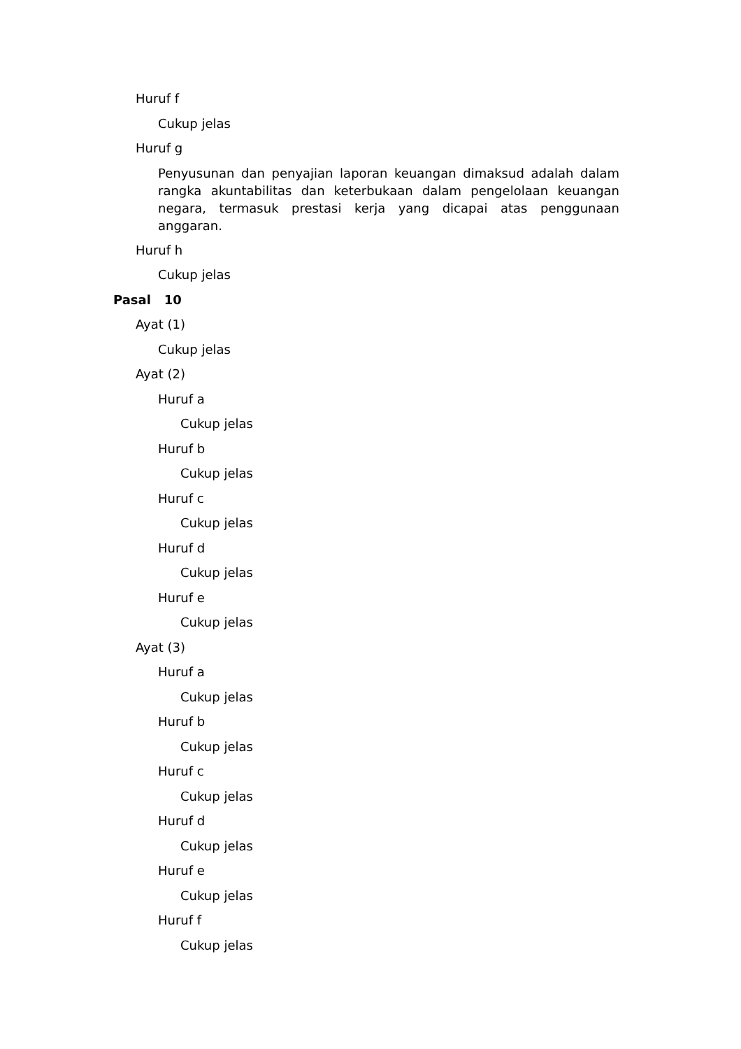Huruf f
Cukup jelas
Huruf g
Penyusunan dan penyajian laporan keuangan dimaksud adalah dalam rangka akuntabilitas dan keterbukaan dalam pengelolaan keuangan negara, termasuk prestasi kerja yang dicapai atas penggunaan anggaran.
Huruf h
Cukup jelas
Pasal 10
Ayat (1)
Cukup jelas
Ayat (2)
Huruf a
Cukup jelas
Huruf b
Cukup jelas
Huruf c
Cukup jelas
Huruf d
Cukup jelas
Huruf e
Cukup jelas
Ayat (3)
Huruf a
Cukup jelas
Huruf b
Cukup jelas
Huruf c
Cukup jelas
Huruf d
Cukup jelas
Huruf e
Cukup jelas
Huruf f
Cukup jelas